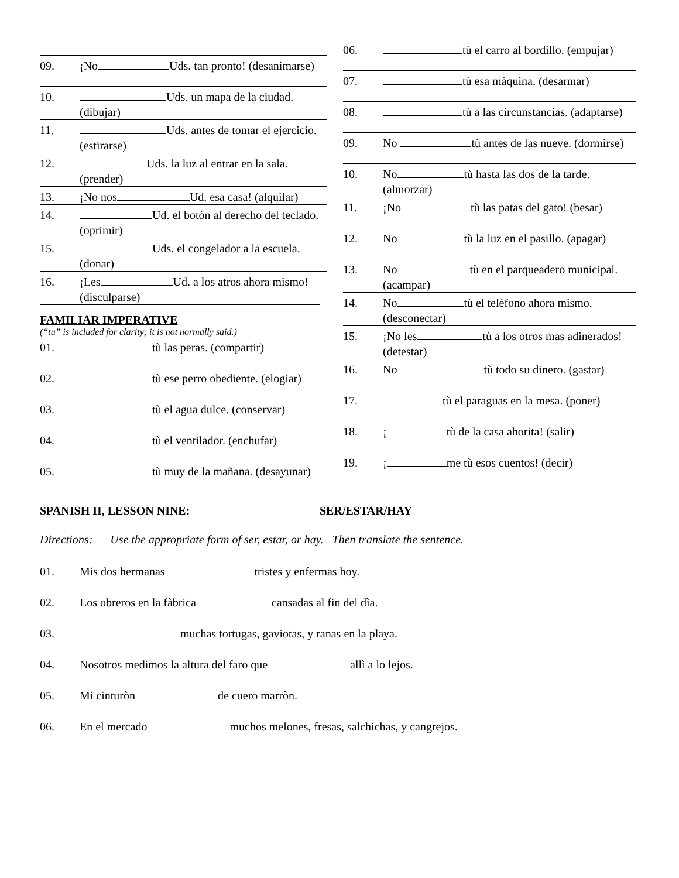09. ¡No Uds. tan pronto! (desanimarse)
10. Uds. un mapa de la ciudad. (dibujar)
11. Uds. antes de tomar el ejercicio. (estirarse)
12. Uds. la luz al entrar en la sala. (prender)
13. ¡No nos Ud. esa casa! (alquilar)
14. Ud. el botòn al derecho del teclado. (oprimir)
15. Uds. el congelador a la escuela. (donar)
16. ¡Les Ud. a los atros ahora mismo! (disculparse)
FAMILIAR IMPERATIVE
(“tu” is included for clarity; it is not normally said.)
01. tù las peras. (compartir)
02. tù ese perro obediente. (elogiar)
03. tù el agua dulce. (conservar)
04. tù el ventilador. (enchufar)
05. tù muy de la mañana. (desayunar)
06. tù el carro al bordillo. (empujar)
07. tù esa màquina. (desarmar)
08. tù a las circunstancias. (adaptarse)
09. No tù antes de las nueve. (dormirse)
10. No tù hasta las dos de la tarde. (almorzar)
11. ¡No tù las patas del gato! (besar)
12. No tù la luz en el pasillo. (apagar)
13. No tù en el parqueadero municipal. (acampar)
14. No tù el telèfono ahora mismo. (desconectar)
15. ¡No les tù a los otros mas adinerados! (detestar)
16. No tù todo su dinero. (gastar)
17. tù el paraguas en la mesa. (poner)
18. ¡ tù de la casa ahorita! (salir)
19. ¡ me tù esos cuentos! (decir)
SPANISH II, LESSON NINE: SER/ESTAR/HAY
Directions: Use the appropriate form of ser, estar, or hay. Then translate the sentence.
01. Mis dos hermanas tristes y enfermas hoy.
02. Los obreros en la fàbrica cansadas al fin del dìa.
03. muchas tortugas, gaviotas, y ranas en la playa.
04. Nosotros medimos la altura del faro que allì a lo lejos.
05. Mi cinturòn de cuero marròn.
06. En el mercado muchos melones, fresas, salchichas, y cangrejos.